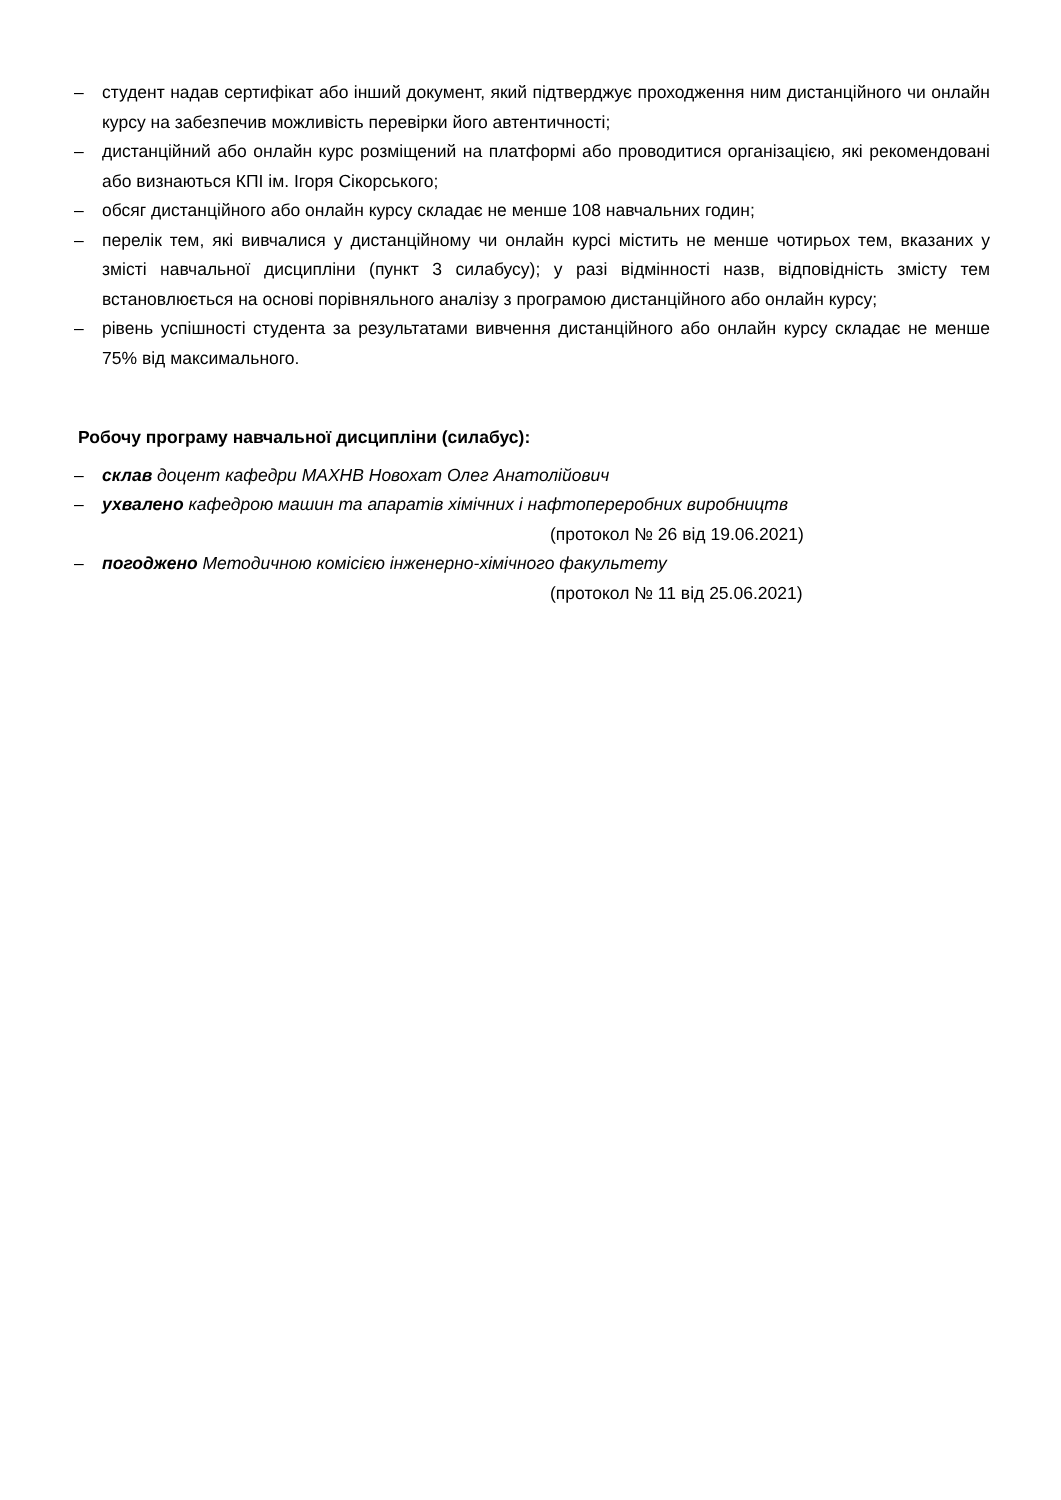– студент надав сертифікат або інший документ, який підтверджує проходження ним дистанційного чи онлайн курсу на забезпечив можливість перевірки його автентичності;
– дистанційний або онлайн курс розміщений на платформі або проводитися організацією, які рекомендовані або визнаються КПІ ім. Ігоря Сікорського;
– обсяг дистанційного або онлайн курсу складає не менше 108 навчальних годин;
– перелік тем, які вивчалися у дистанційному чи онлайн курсі містить не менше чотирьох тем, вказаних у змісті навчальної дисципліни (пункт 3 силабусу); у разі відмінності назв, відповідність змісту тем встановлюється на основі порівняльного аналізу з програмою дистанційного або онлайн курсу;
– рівень успішності студента за результатами вивчення дистанційного або онлайн курсу складає не менше 75% від максимального.
Робочу програму навчальної дисципліни (силабус):
– склав доцент кафедри МАХНВ Новохат Олег Анатолійович
– ухвалено кафедрою машин та апаратів хімічних і нафтопереробних виробництв
(протокол № 26 від 19.06.2021)
– погоджено Методичною комісією інженерно-хімічного факультету
(протокол № 11 від 25.06.2021)